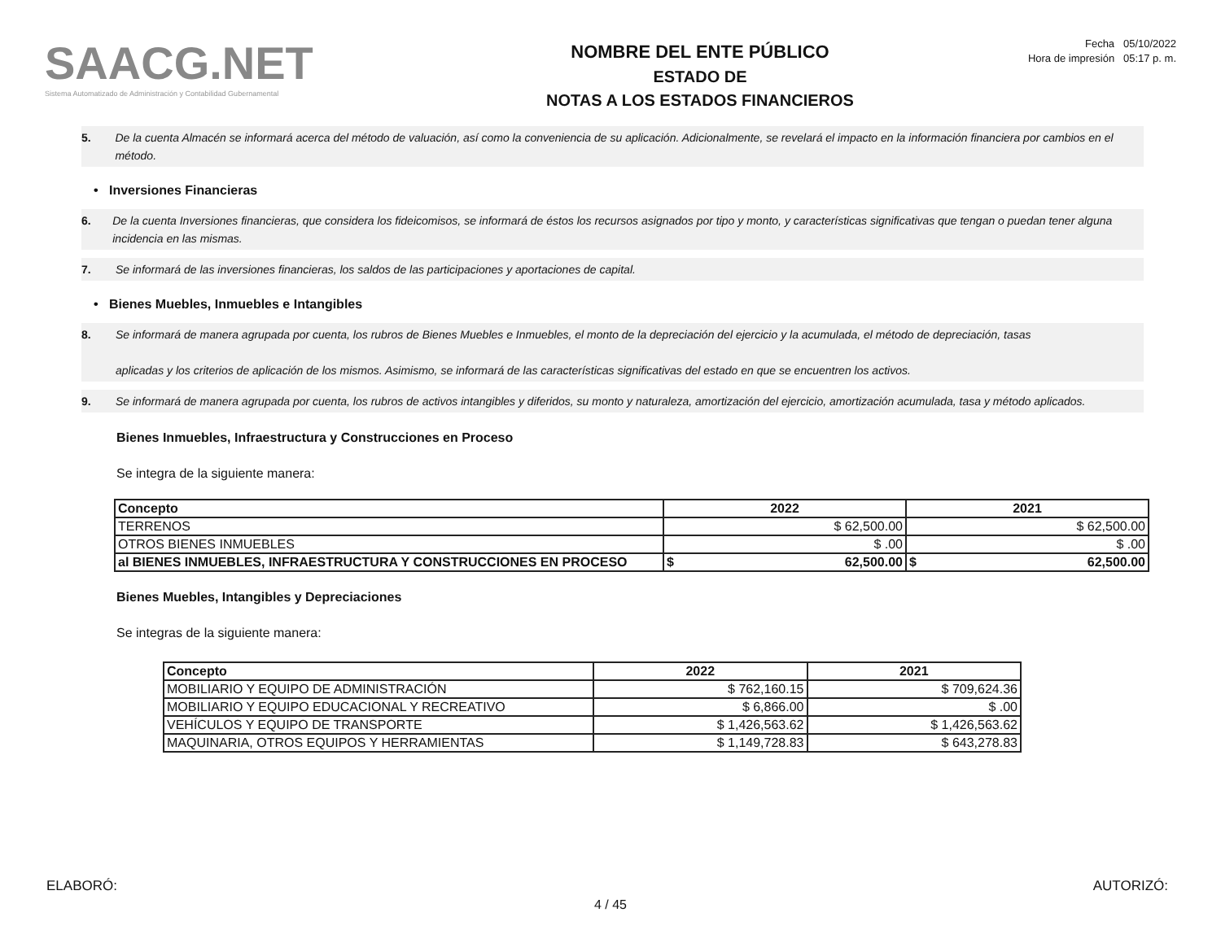SAACG.NET
Sistema Automatizado de Administración y Contabilidad Gubernamental
NOMBRE DEL ENTE PÚBLICO
ESTADO DE
NOTAS A LOS ESTADOS FINANCIEROS
Fecha 05/10/2022
Hora de impresión 05:17 p. m.
5. De la cuenta Almacén se informará acerca del método de valuación, así como la conveniencia de su aplicación. Adicionalmente, se revelará el impacto en la información financiera por cambios en el método.
• Inversiones Financieras
6. De la cuenta Inversiones financieras, que considera los fideicomisos, se informará de éstos los recursos asignados por tipo y monto, y características significativas que tengan o puedan tener alguna incidencia en las mismas.
7. Se informará de las inversiones financieras, los saldos de las participaciones y aportaciones de capital.
• Bienes Muebles, Inmuebles e Intangibles
8. Se informará de manera agrupada por cuenta, los rubros de Bienes Muebles e Inmuebles, el monto de la depreciación del ejercicio y la acumulada, el método de depreciación, tasas
aplicadas y los criterios de aplicación de los mismos. Asimismo, se informará de las características significativas del estado en que se encuentren los activos.
9. Se informará de manera agrupada por cuenta, los rubros de activos intangibles y diferidos, su monto y naturaleza, amortización del ejercicio, amortización acumulada, tasa y método aplicados.
Bienes Inmuebles, Infraestructura y Construcciones en Proceso
Se integra de la siguiente manera:
| Concepto | 2022 | | 2021 | |
| --- | --- | --- | --- | --- |
| TERRENOS | $ 62,500.00 | | $ 62,500.00 | |
| OTROS BIENES INMUEBLES | $ .00 | | $ .00 | |
| al BIENES INMUEBLES, INFRAESTRUCTURA Y CONSTRUCCIONES EN PROCESO | $ | 62,500.00 | $ | 62,500.00 |
Bienes Muebles, Intangibles y Depreciaciones
Se integras de la siguiente manera:
| Concepto | 2022 | 2021 |
| --- | --- | --- |
| MOBILIARIO Y EQUIPO DE ADMINISTRACIÓN | $ 762,160.15 | $ 709,624.36 |
| MOBILIARIO Y EQUIPO EDUCACIONAL Y RECREATIVO | $ 6,866.00 | $ .00 |
| VEHÍCULOS Y EQUIPO DE TRANSPORTE | $ 1,426,563.62 | $ 1,426,563.62 |
| MAQUINARIA, OTROS EQUIPOS Y HERRAMIENTAS | $ 1,149,728.83 | $ 643,278.83 |
ELABORÓ: AUTORIZÓ:
4 / 45